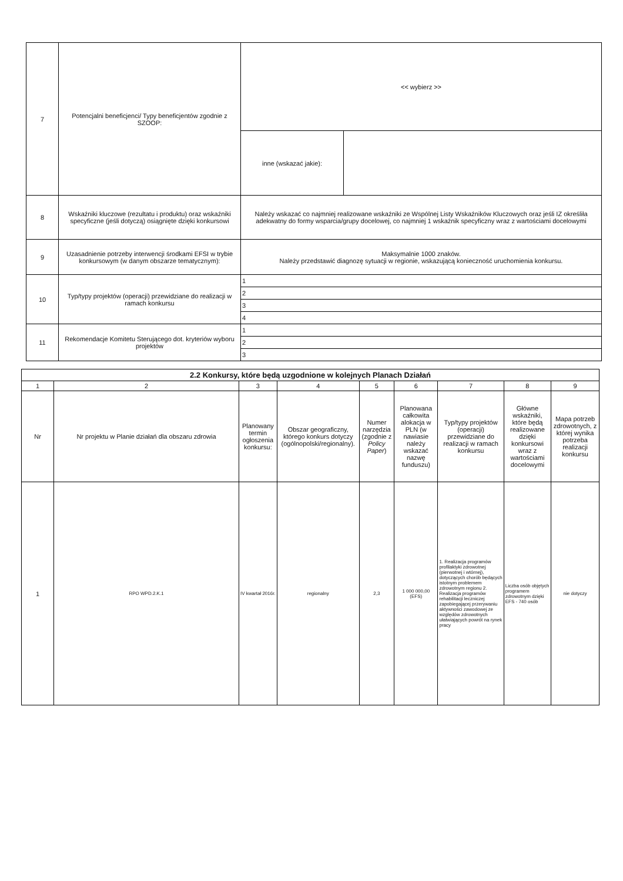| 7 | Potencjalni beneficjenci/ Typy beneficjentów zgodnie z SZOOP: | << wybierz >> | |
| | | inne (wskazać jakie): | |
| 8 | Wskaźniki kluczowe (rezultatu i produktu) oraz wskaźniki specyficzne (jeśli dotyczą) osiągnięte dzięki konkursowi | Należy wskazać co najmniej realizowane wskaźniki ze Wspólnej Listy Wskaźników Kluczowych oraz jeśli IZ określiła adekwatny do formy wsparcia/grupy docelowej, co najmniej 1 wskaźnik specyficzny wraz z wartościami docelowymi | |
| 9 | Uzasadnienie potrzeby interwencji środkami EFSI w trybie konkursowym (w danym obszarze tematycznym): | Maksymalnie 1000 znaków. Należy przedstawić diagnozę sytuacji w regionie, wskazującą konieczność uruchomienia konkursu. | |
| 10 | Typ/typy projektów (operacji) przewidziane do realizacji w ramach konkursu | 1 | |
| | | 2 | |
| | | 3 | |
| | | 4 | |
| 11 | Rekomendacje Komitetu Sterującego dot. kryteriów wyboru projektów | 1 | |
| | | 2 | |
| | | 3 | |
| 2.2 Konkursy, które będą uzgodnione w kolejnych Planach Działań | | | | | | | | |
| --- | --- | --- | --- | --- | --- | --- | --- | --- |
| 1 | 2 | 3 | 4 | 5 | 6 | 7 | 8 | 9 |
| Nr | Nr projektu w Planie działań dla obszaru zdrowia | Planowany termin ogłoszenia konkursu: | Obszar geograficzny, którego konkurs dotyczy (ogólnopolski/regionalny). | Numer narzędzia (zgodnie z Policy Paper ) | Planowana całkowita alokacja w PLN (w nawiasie należy wskazać nazwę funduszu) | Typ/typy projektów (operacji) przewidziane do realizacji w ramach konkursu | Główne wskaźniki, które będą realizowane dzięki konkursowi wraz z wartościami docelowymi | Mapa potrzeb zdrowotnych, z której wynika potrzeba realizacji konkursu |
| 1 | RPO WPD.2.K.1 | IV kwartał 2016r. | regionalny | 2,3 | 1 000 000,00 (EFS) | 1. Realizacja programów profilaktyki zdrowotnej (pierwotnej i wtórnej), dotyczących chorób będących istotnym problemem zdrowotnym regionu 2. Realizacja programów rehabilitacji leczniczej zapobiegającej przerywaniu aktywności zawodowej ze względów zdrowotnych ułatwiających powrót na rynek pracy | Liczba osób objętych programem zdrowotnym dzięki EFS - 740 osób | nie dotyczy |